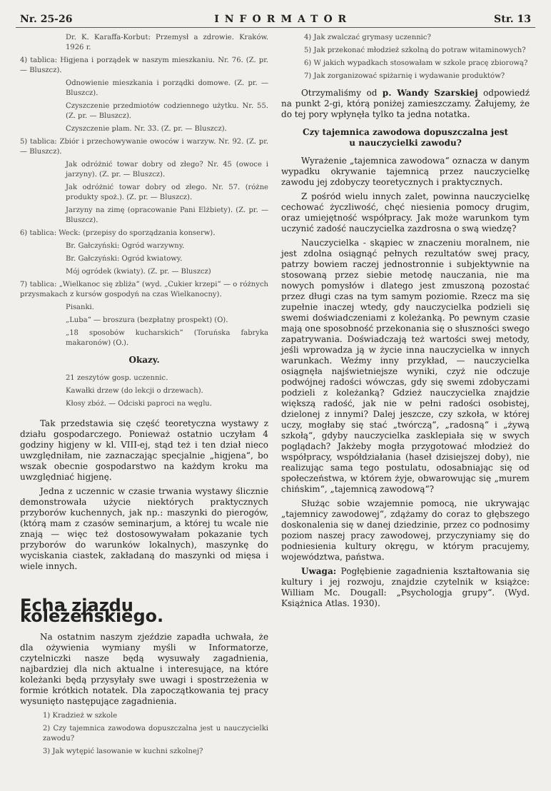Nr. 25-26 INFORMATOR Str. 13
Dr. K. Karaffa-Korbut: Przemysł a zdrowie. Kraków. 1926 r.
4) tablica: Higjena i porządek w naszym mieszkaniu. Nr. 76. (Z. pr. — Bluszcz).
Odnowienie mieszkania i porządki domowe. (Z. pr. — Bluszcz).
Czyszczenie przedmiotów codziennego użytku. Nr. 55. (Z. pr. — Bluszcz).
Czyszczenie plam. Nr. 33. (Z. pr. — Bluszcz).
5) tablica: Zbiór i przechowywanie owoców i warzyw. Nr. 92. (Z. pr. — Bluszcz).
Jak odróżnić towar dobry od złego? Nr. 45 (owoce i jarzyny). (Z. pr. — Bluszcz).
Jak odróżnić towar dobry od złego. Nr. 57. (różne produkty spoż.). (Z. pr. — Bluszcz).
Jarzyny na zimę (opracowanie Pani Elżbiety). (Z. pr. — Bluszcz).
6) tablica: Weck: (przepisy do sporządzania konserw).
Br. Gałczyński: Ogród warzywny.
Br. Gałczyński: Ogród kwiatowy.
Mój ogródek (kwiaty). (Z. pr. — Bluszcz)
7) tablica: „Wielkanoc się zbliża“ (wyd. „Cukier krzepi“ — o różnych przysmakach z kursów gospodyń na czas Wielkanocny).
Pisanki.
„Luba“ — broszura (bezpłatny prospekt) (O).
„18 sposobów kucharskich“ (Toruńska fabryka makaronów) (O.).
Okazy.
21 zeszytów gosp. uczennic.
Kawałki drzew (do lekcji o drzewach).
Kłosy zbóż. — Odciski paproci na węglu.
Tak przedstawia się część teoretyczna wystawy z działu gospodarczego. Ponieważ ostatnio uczyłam 4 godziny higjeny w kl. VIII-ej, stąd też i ten dział nieco uwzględniłam, nie zaznaczając specjalnie „higjena“, bo wszak obecnie gospodarstwo na każdym kroku ma uwzględniać higjenę.
Jedna z uczennic w czasie trwania wystawy ślicznie demonstrowała użycie niektórych praktycznych przyborów kuchennych, jak np.: maszynki do pierogów, (którą mam z czasów seminarjum, a której tu wcale nie znają — więc też dostosowywałam pokazanie tych przyborów do warunków lokalnych), maszynkę do wyciskania ciastek, zakładaną do maszynki od mięsa i wiele innych.
Echa zjazdu koleżeńskiego.
Na ostatnim naszym zjeździe zapadła uchwała, że dla ożywienia wymiany myśli w Informatorze, czytelniczki nasze będą wysuwały zagadnienia, najbardziej dla nich aktualne i interesujące, na które koleżanki będą przysyłały swe uwagi i spostrzeżenia w formie krótkich notatek. Dla zapoczątkowania tej pracy wysunięto następujące zagadnienia.
1) Kradzież w szkole
2) Czy tajemnica zawodowa dopuszczalna jest u nauczycielki zawodu?
3) Jak wytępić lasowanie w kuchni szkolnej?
4) Jak zwalczać grymasy uczennic?
5) Jak przekonać młodzież szkolną do potraw witaminowych?
6) W jakich wypadkach stosowałam w szkole pracę zbiorową?
7) Jak zorganizować spiżarnię i wydawanie produktów?
Otrzymaliśmy od p. Wandy Szarskiej odpowiedź na punkt 2-gi, którą poniżej zamieszczamy. Żałujemy, że do tej pory wpłynęła tylko ta jedna notatka.
Czy tajemnica zawodowa dopuszczalna jest
u nauczycielki zawodu?
Wyrażenie „tajemnica zawodowa“ oznacza w danym wypadku okrywanie tajemnicą przez nauczycielkę zawodu jej zdobyczy teoretycznych i praktycznych.
Z pośród wielu innych zalet, powinna nauczycielkę cechować życzliwość, chęć niesienia pomocy drugim, oraz umiejętność współpracy. Jak może warunkom tym uczynić zadość nauczycielka zazdrosna o swą wiedzę?
Nauczycielka - skąpiec w znaczeniu moralnem, nie jest zdolna osiągnąć pełnych rezultatów swej pracy, patrzy bowiem raczej jednostronnie i subjektywnie na stosowaną przez siebie metodę nauczania, nie ma nowych pomysłów i dlatego jest zmuszoną pozostać przez długi czas na tym samym poziomie. Rzecz ma się zupełnie inaczej wtedy, gdy nauczycielka podzieli się swemi doświadczeniami z koleżanką. Po pewnym czasie mają one sposobność przekonania się o słuszności swego zapatrywania. Doświadczają też wartości swej metody, jeśli wprowadza ją w życie inna nauczycielka w innych warunkach. Weźmy inny przykład, — nauczycielka osiągnęła najświetniejsze wyniki, czyż nie odczuje podwójnej radości wówczas, gdy się swemi zdobyczami podzieli z koleżanką? Gdzież nauczycielka znajdzie większą radość, jak nie w pełni radości osobistej, dzielonej z innymi? Dalej jeszcze, czy szkoła, w której uczy, mogłaby się stać „twórczą“, „radosną“ i „żywą szkołą“, gdyby nauczycielka zasklepiała się w swych poglądach? Jakżeby mogła przygotować młodzież do współpracy, współdziałania (haseł dzisiejszej doby), nie realizując sama tego postulatu, odosabniając się od społeczeństwa, w którem żyje, obwarowując się „murem chińskim“, „tajemnicą zawodową“?
Służąc sobie wzajemnie pomocą, nie ukrywając „tajemnicy zawodowej“, zdążamy do coraz to głębszego doskonalenia się w danej dziedzinie, przez co podnosimy poziom naszej pracy zawodowej, przyczyniamy się do podniesienia kultury okręgu, w którym pracujemy, województwa, państwa.
Uwaga: Pogłębienie zagadnienia kształtowania się kultury i jej rozwoju, znajdzie czytelnik w książce: William Mc. Dougall: „Psychologja grupy“. (Wyd. Książnica Atlas. 1930).